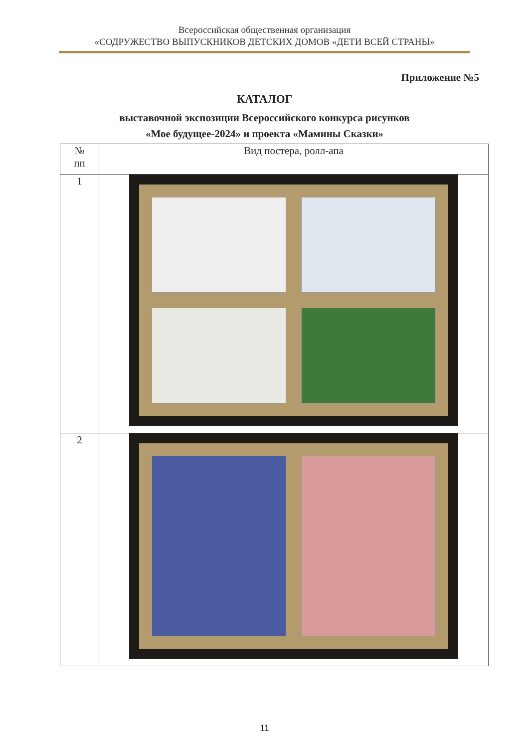Всероссийская общественная организация
«СОДРУЖЕСТВО ВЫПУСКНИКОВ ДЕТСКИХ ДОМОВ «ДЕТИ ВСЕЙ СТРАНЫ»
Приложение №5
КАТАЛОГ
выставочной экспозиции Всероссийского конкурса рисунков
«Мое будущее-2024» и проекта «Мамины Сказки»
| № пп | Вид постера, ролл-апа |
| --- | --- |
| 1 | |
| 2 | |
11